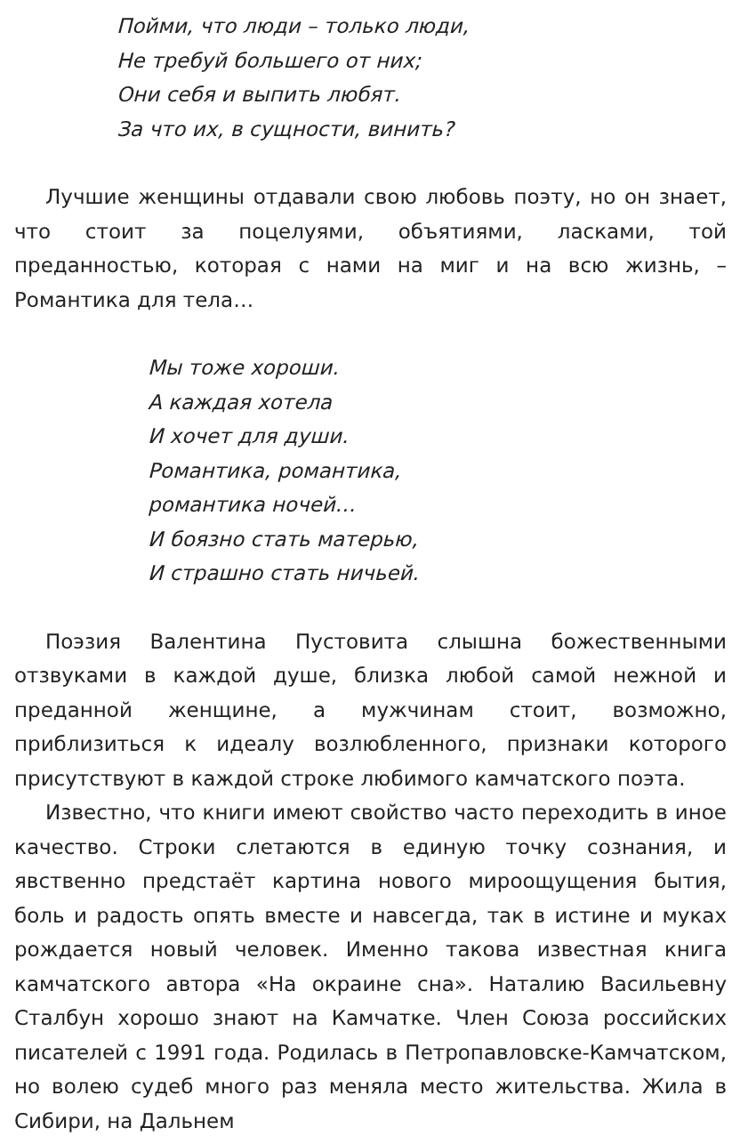Пойми, что люди – только люди,
Не требуй большего от них;
Они себя и выпить любят.
За что их, в сущности, винить?
Лучшие женщины отдавали свою любовь поэту, но он знает, что стоит за поцелуями, объятиями, ласками, той преданностью, которая с нами на миг и на всю жизнь, – Романтика для тела…
Мы тоже хороши.
А каждая хотела
И хочет для души.
Романтика, романтика,
романтика ночей…
И боязно стать матерью,
И страшно стать ничьей.
Поэзия Валентина Пустовита слышна божественными отзвуками в каждой душе, близка любой самой нежной и преданной женщине, а мужчинам стоит, возможно, приблизиться к идеалу возлюбленного, признаки которого присутствуют в каждой строке любимого камчатского поэта.
Известно, что книги имеют свойство часто переходить в иное качество. Строки слетаются в единую точку сознания, и явственно предстаёт картина нового мироощущения бытия, боль и радость опять вместе и навсегда, так в истине и муках рождается новый человек. Именно такова известная книга камчатского автора «На окраине сна». Наталию Васильевну Сталбун хорошо знают на Камчатке. Член Союза российских писателей с 1991 года. Родилась в Петропавловске-Камчатском, но волею судеб много раз меняла место жительства. Жила в Сибири, на Дальнем